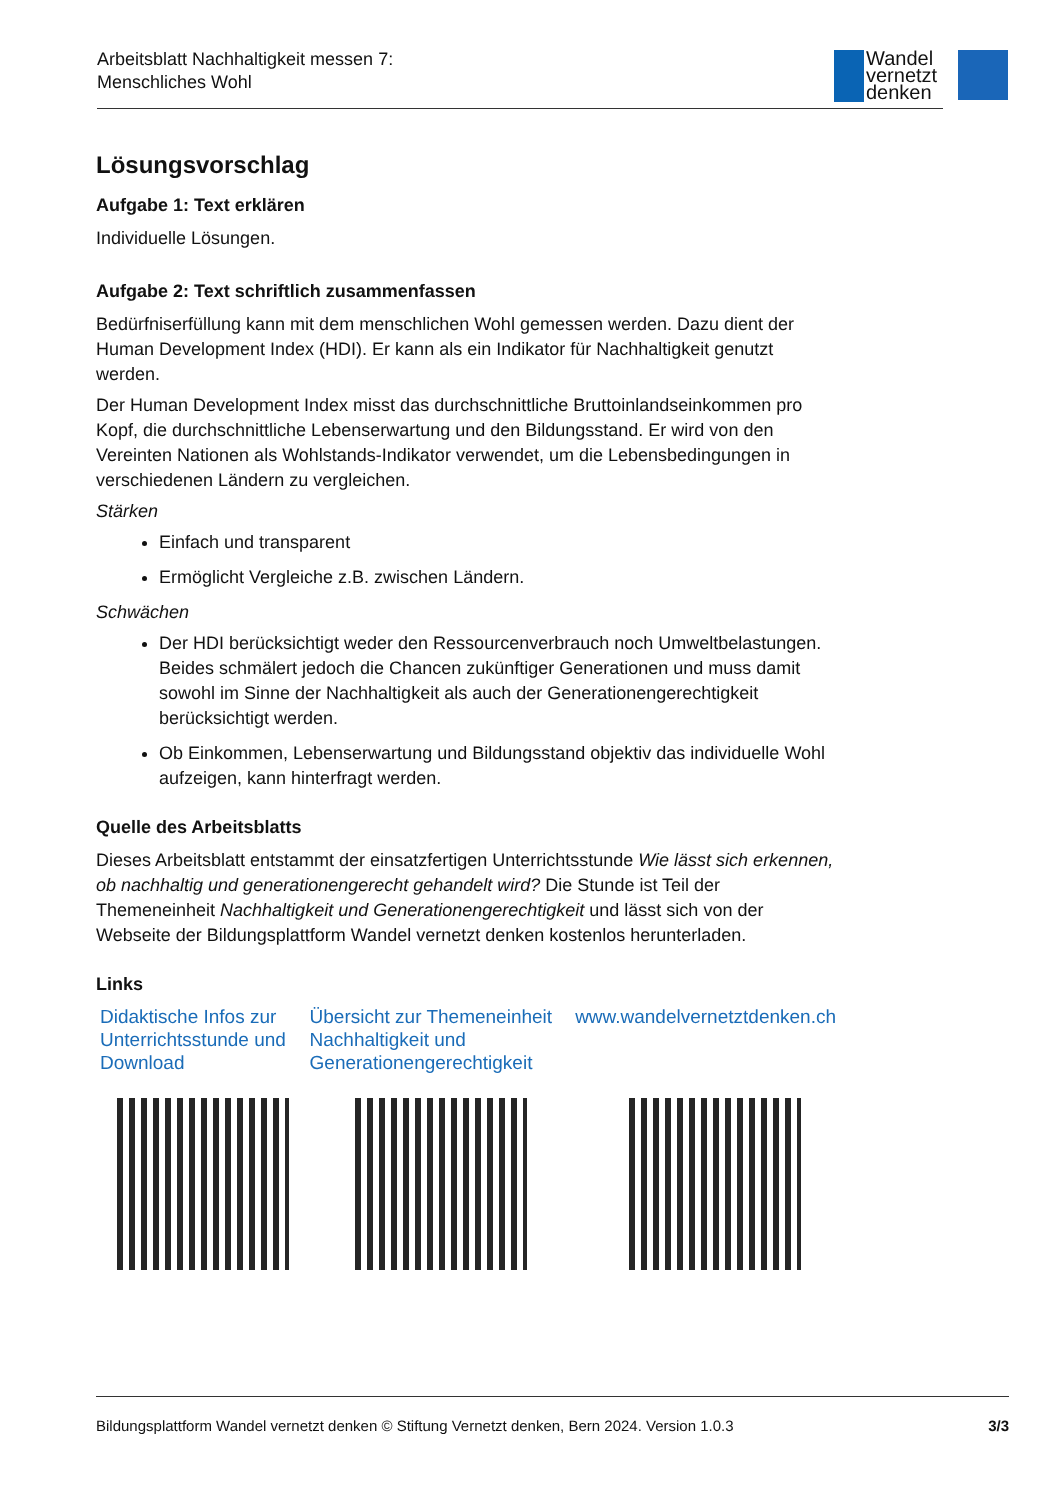Arbeitsblatt Nachhaltigkeit messen 7:
Menschliches Wohl
Wandel
vernetzt
denken
Lösungsvorschlag
Aufgabe 1: Text erklären
Individuelle Lösungen.
Aufgabe 2: Text schriftlich zusammenfassen
Bedürfniserfüllung kann mit dem menschlichen Wohl gemessen werden. Dazu dient der Human Development Index (HDI). Er kann als ein Indikator für Nachhaltigkeit genutzt werden.
Der Human Development Index misst das durchschnittliche Bruttoinlandseinkommen pro Kopf, die durchschnittliche Lebenserwartung und den Bildungsstand. Er wird von den Vereinten Nationen als Wohlstands-Indikator verwendet, um die Lebensbedingungen in verschiedenen Ländern zu vergleichen.
Stärken
Einfach und transparent
Ermöglicht Vergleiche z.B. zwischen Ländern.
Schwächen
Der HDI berücksichtigt weder den Ressourcenverbrauch noch Umweltbelastungen. Beides schmälert jedoch die Chancen zukünftiger Generationen und muss damit sowohl im Sinne der Nachhaltigkeit als auch der Generationengerechtigkeit berücksichtigt werden.
Ob Einkommen, Lebenserwartung und Bildungsstand objektiv das individuelle Wohl aufzeigen, kann hinterfragt werden.
Quelle des Arbeitsblatts
Dieses Arbeitsblatt entstammt der einsatzfertigen Unterrichtsstunde Wie lässt sich erkennen, ob nachhaltig und generationengerecht gehandelt wird? Die Stunde ist Teil der Themeneinheit Nachhaltigkeit und Generationengerechtigkeit und lässt sich von der Webseite der Bildungsplattform Wandel vernetzt denken kostenlos herunterladen.
Links
Didaktische Infos zur Unterrichtsstunde und Download
Übersicht zur Themeneinheit Nachhaltigkeit und Generationengerechtigkeit
www.wandelvernetztdenken.ch
Bildungsplattform Wandel vernetzt denken © Stiftung Vernetzt denken, Bern 2024. Version 1.0.3 3/3